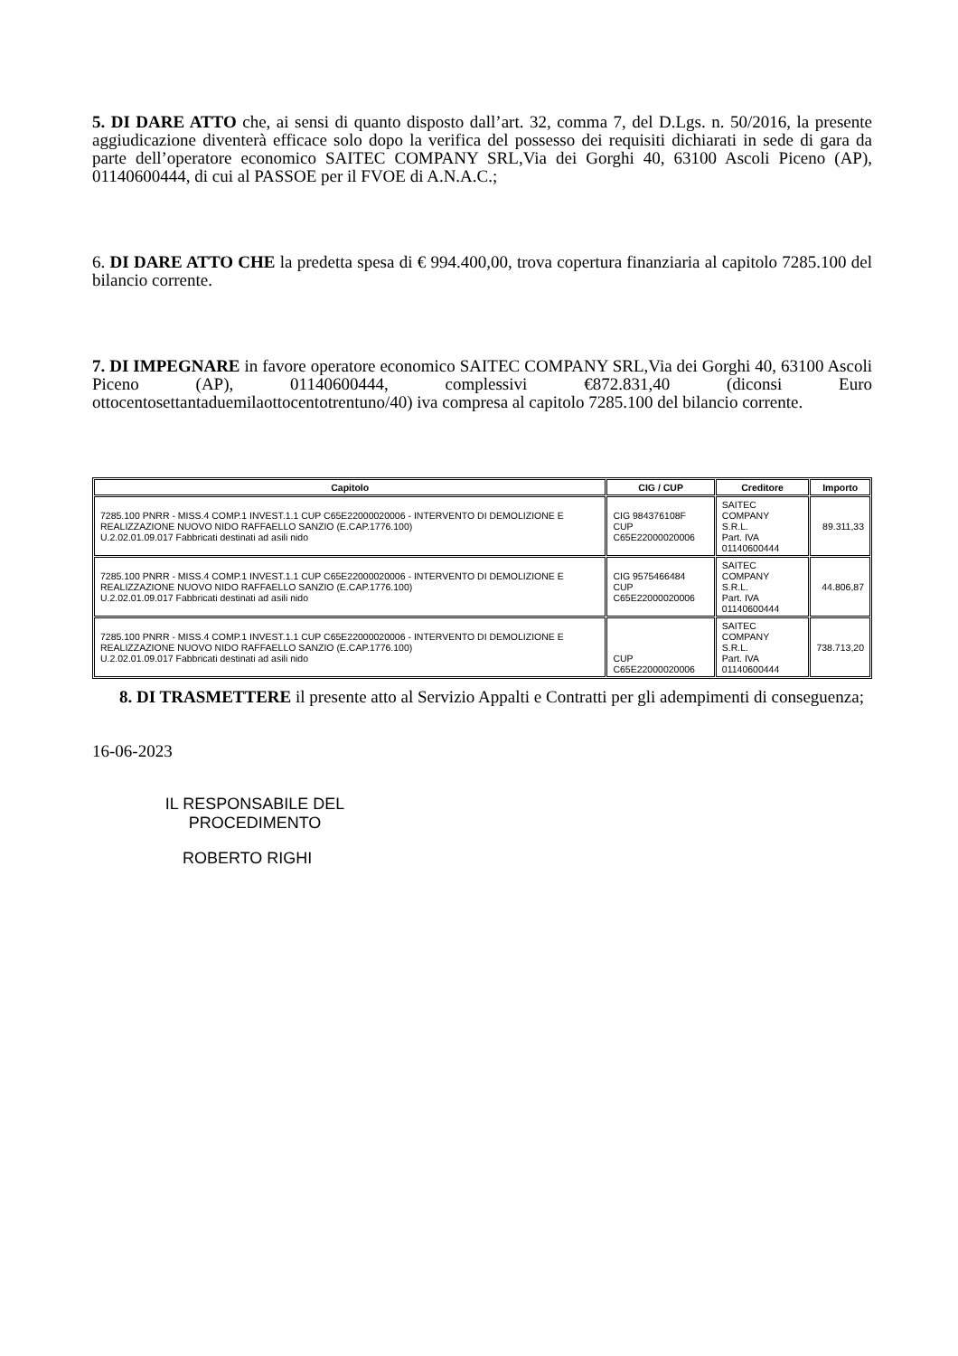5. DI DARE ATTO che, ai sensi di quanto disposto dall’art. 32, comma 7, del D.Lgs. n. 50/2016, la presente aggiudicazione diventerà efficace solo dopo la verifica del possesso dei requisiti dichiarati in sede di gara da parte dell’operatore economico SAITEC COMPANY SRL,Via dei Gorghi 40, 63100 Ascoli Piceno (AP), 01140600444, di cui al PASSOE per il FVOE di A.N.A.C.;
6. DI DARE ATTO CHE la predetta spesa di € 994.400,00, trova copertura finanziaria al capitolo 7285.100 del bilancio corrente.
7. DI IMPEGNARE in favore operatore economico SAITEC COMPANY SRL,Via dei Gorghi 40, 63100 Ascoli Piceno (AP), 01140600444, complessivi €872.831,40 (diconsi Euro ottocentosettantaduemilaottocentotrentuno/40) iva compresa al capitolo 7285.100 del bilancio corrente.
| Capitolo | CIG / CUP | Creditore | Importo |
| --- | --- | --- | --- |
| 7285.100 PNRR - MISS.4 COMP.1 INVEST.1.1 CUP C65E22000020006 - INTERVENTO DI DEMOLIZIONE E REALIZZAZIONE NUOVO NIDO RAFFAELLO SANZIO (E.CAP.1776.100) U.2.02.01.09.017 Fabbricati destinati ad asili nido | CIG 984376108F CUP C65E22000020006 | SAITEC COMPANY S.R.L. Part. IVA 01140600444 | 89.311,33 |
| 7285.100 PNRR - MISS.4 COMP.1 INVEST.1.1 CUP C65E22000020006 - INTERVENTO DI DEMOLIZIONE E REALIZZAZIONE NUOVO NIDO RAFFAELLO SANZIO (E.CAP.1776.100) U.2.02.01.09.017 Fabbricati destinati ad asili nido | CIG 9575466484 CUP C65E22000020006 | SAITEC COMPANY S.R.L. Part. IVA 01140600444 | 44.806,87 |
| 7285.100 PNRR - MISS.4 COMP.1 INVEST.1.1 CUP C65E22000020006 - INTERVENTO DI DEMOLIZIONE E REALIZZAZIONE NUOVO NIDO RAFFAELLO SANZIO (E.CAP.1776.100) U.2.02.01.09.017 Fabbricati destinati ad asili nido | CUP C65E22000020006 | SAITEC COMPANY S.R.L. Part. IVA 01140600444 | 738.713,20 |
8. DI TRASMETTERE il presente atto al Servizio Appalti e Contratti per gli adempimenti di conseguenza;
16-06-2023
IL RESPONSABILE DEL PROCEDIMENTO
ROBERTO RIGHI